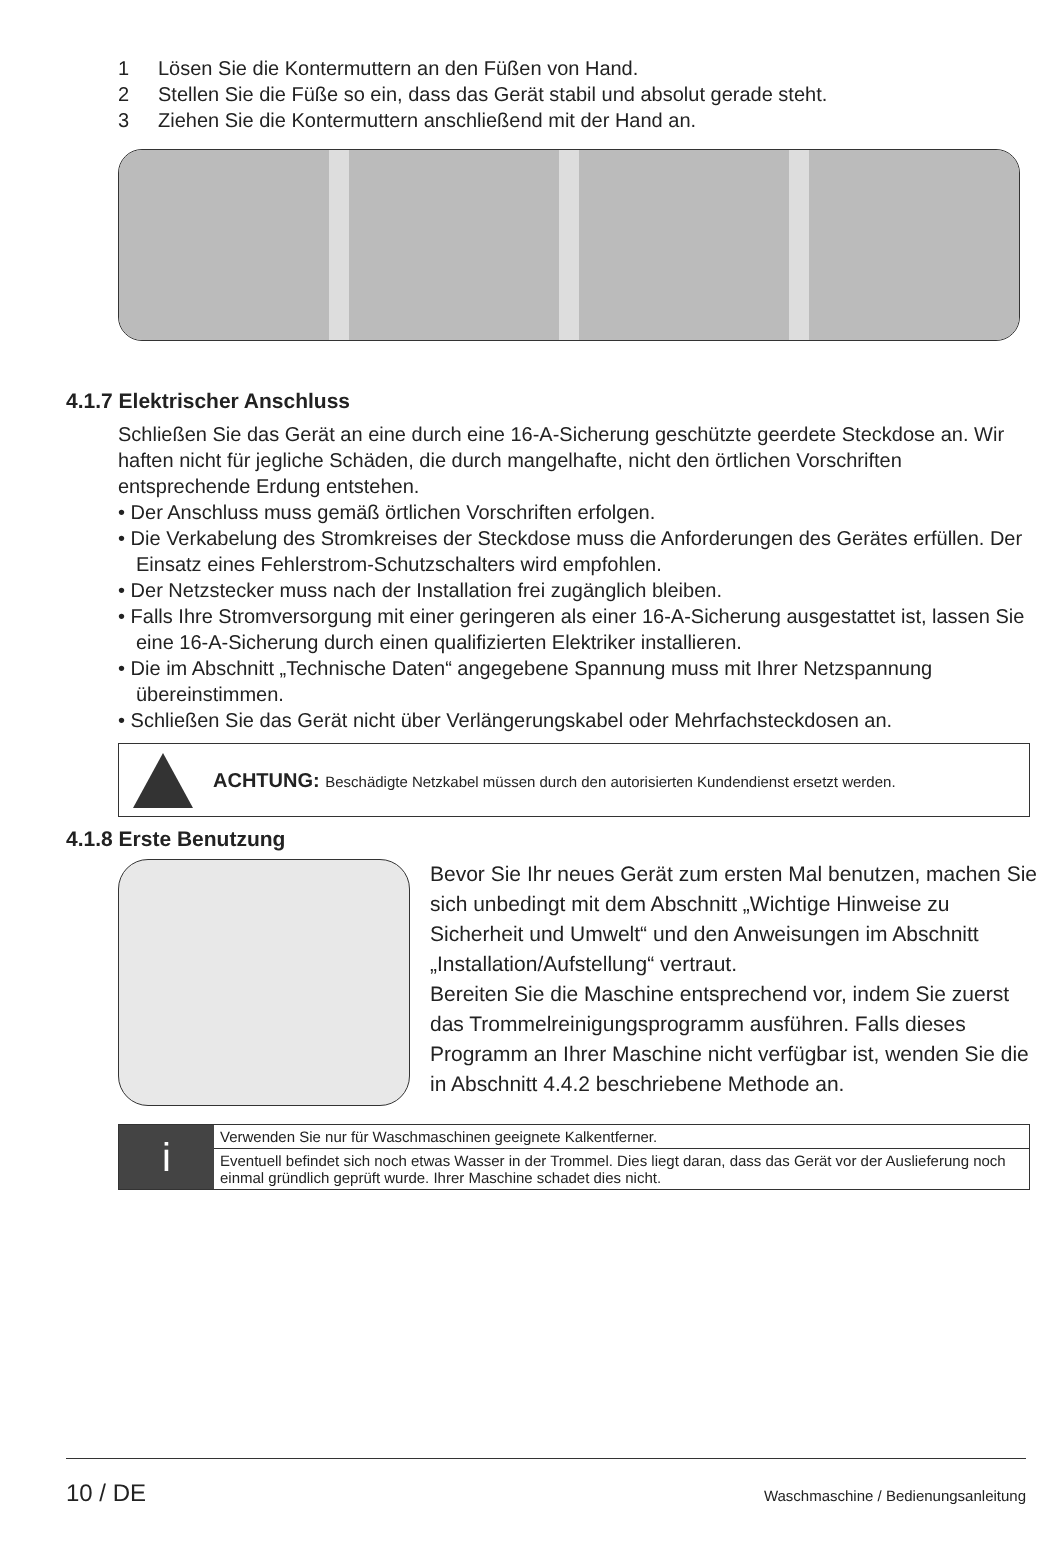1 Lösen Sie die Kontermuttern an den Füßen von Hand.
2 Stellen Sie die Füße so ein, dass das Gerät stabil und absolut gerade steht.
3 Ziehen Sie die Kontermuttern anschließend mit der Hand an.
4.1.7 Elektrischer Anschluss
Schließen Sie das Gerät an eine durch eine 16-A-Sicherung geschützte geerdete Steckdose an. Wir haften nicht für jegliche Schäden, die durch mangelhafte, nicht den örtlichen Vorschriften entsprechende Erdung entstehen.
• Der Anschluss muss gemäß örtlichen Vorschriften erfolgen.
• Die Verkabelung des Stromkreises der Steckdose muss die Anforderungen des Gerätes erfüllen. Der Einsatz eines Fehlerstrom-Schutzschalters wird empfohlen.
• Der Netzstecker muss nach der Installation frei zugänglich bleiben.
• Falls Ihre Stromversorgung mit einer geringeren als einer 16-A-Sicherung ausgestattet ist, lassen Sie eine 16-A-Sicherung durch einen qualifizierten Elektriker installieren.
• Die im Abschnitt „Technische Daten“ angegebene Spannung muss mit Ihrer Netzspannung übereinstimmen.
• Schließen Sie das Gerät nicht über Verlängerungskabel oder Mehrfachsteckdosen an.
ACHTUNG: Beschädigte Netzkabel müssen durch den autorisierten Kundendienst ersetzt werden.
4.1.8 Erste Benutzung
Bevor Sie Ihr neues Gerät zum ersten Mal benutzen, machen Sie sich unbedingt mit dem Abschnitt „Wichtige Hinweise zu Sicherheit und Umwelt“ und den Anweisungen im Abschnitt „Installation/Aufstellung“ vertraut.
Bereiten Sie die Maschine entsprechend vor, indem Sie zuerst das Trommelreinigungsprogramm ausführen. Falls dieses Programm an Ihrer Maschine nicht verfügbar ist, wenden Sie die in Abschnitt 4.4.2 beschriebene Methode an.
i
Verwenden Sie nur für Waschmaschinen geeignete Kalkentferner.
Eventuell befindet sich noch etwas Wasser in der Trommel. Dies liegt daran, dass das Gerät vor der Auslieferung noch einmal gründlich geprüft wurde. Ihrer Maschine schadet dies nicht.
10 / DE Waschmaschine / Bedienungsanleitung